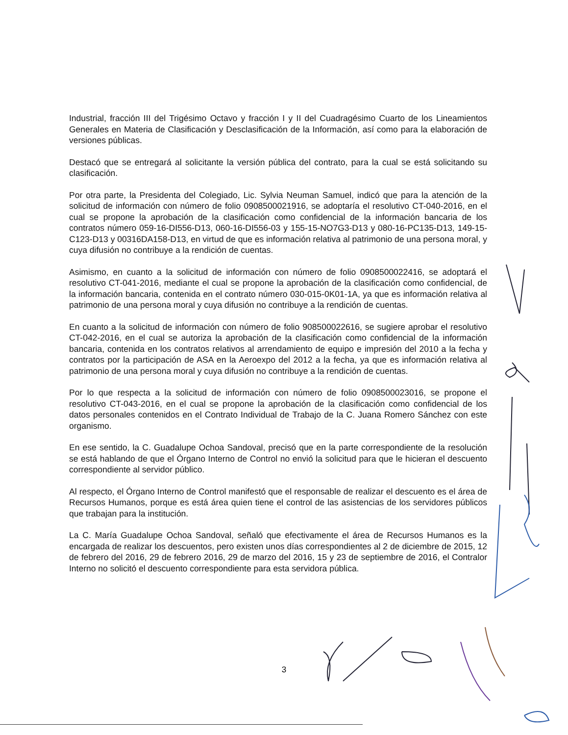Industrial, fracción III del Trigésimo Octavo y fracción I y II del Cuadragésimo Cuarto de los Lineamientos Generales en Materia de Clasificación y Desclasificación de la Información, así como para la elaboración de versiones públicas.
Destacó que se entregará al solicitante la versión pública del contrato, para la cual se está solicitando su clasificación.
Por otra parte, la Presidenta del Colegiado, Lic. Sylvia Neuman Samuel, indicó que para la atención de la solicitud de información con número de folio 0908500021916, se adoptaría el resolutivo CT-040-2016, en el cual se propone la aprobación de la clasificación como confidencial de la información bancaria de los contratos número 059-16-DI556-D13, 060-16-DI556-03 y 155-15-NO7G3-D13 y 080-16-PC135-D13, 149-15-C123-D13 y 00316DA158-D13, en virtud de que es información relativa al patrimonio de una persona moral, y cuya difusión no contribuye a la rendición de cuentas.
Asimismo, en cuanto a la solicitud de información con número de folio 0908500022416, se adoptará el resolutivo CT-041-2016, mediante el cual se propone la aprobación de la clasificación como confidencial, de la información bancaria, contenida en el contrato número 030-015-0K01-1A, ya que es información relativa al patrimonio de una persona moral y cuya difusión no contribuye a la rendición de cuentas.
En cuanto a la solicitud de información con número de folio 908500022616, se sugiere aprobar el resolutivo CT-042-2016, en el cual se autoriza la aprobación de la clasificación como confidencial de la información bancaria, contenida en los contratos relativos al arrendamiento de equipo e impresión del 2010 a la fecha y contratos por la participación de ASA en la Aeroexpo del 2012 a la fecha, ya que es información relativa al patrimonio de una persona moral y cuya difusión no contribuye a la rendición de cuentas.
Por lo que respecta a la solicitud de información con número de folio 0908500023016, se propone el resolutivo CT-043-2016, en el cual se propone la aprobación de la clasificación como confidencial de los datos personales contenidos en el Contrato Individual de Trabajo de la C. Juana Romero Sánchez con este organismo.
En ese sentido, la C. Guadalupe Ochoa Sandoval, precisó que en la parte correspondiente de la resolución se está hablando de que el Órgano Interno de Control no envió la solicitud para que le hicieran el descuento correspondiente al servidor público.
Al respecto, el Órgano Interno de Control manifestó que el responsable de realizar el descuento es el área de Recursos Humanos, porque es está área quien tiene el control de las asistencias de los servidores públicos que trabajan para la institución.
La C. María Guadalupe Ochoa Sandoval, señaló que efectivamente el área de Recursos Humanos es la encargada de realizar los descuentos, pero existen unos días correspondientes al 2 de diciembre de 2015, 12 de febrero del 2016, 29 de febrero 2016, 29 de marzo del 2016, 15 y 23 de septiembre de 2016, el Contralor Interno no solicitó el descuento correspondiente para esta servidora pública.
3